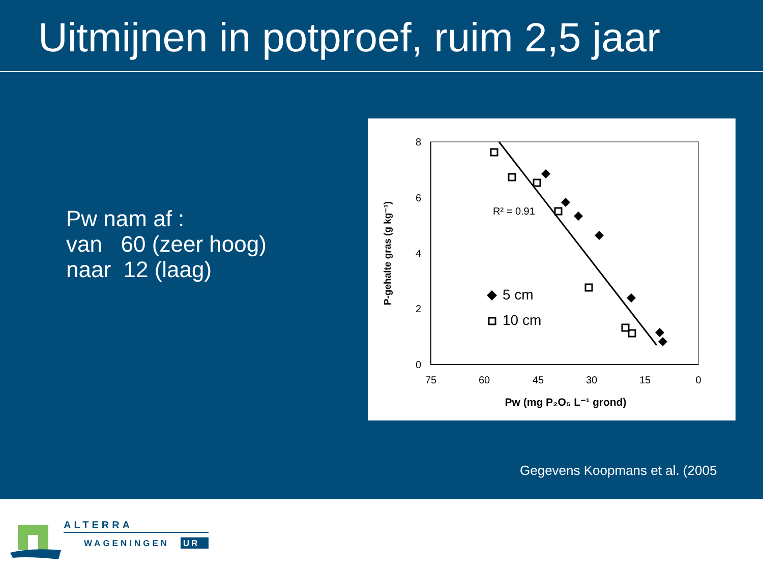Uitmijnen in potproef, ruim 2,5 jaar
Pw nam af :
van 60 (zeer hoog)
naar 12 (laag)
8
6
4
2
0
75
60
45
30
15
0
Pw (mg P₂O₅ L⁻¹ grond)
P-gehalte gras (g kg⁻¹)
R² = 0.91
5 cm
10 cm
Gegevens Koopmans et al. (2005
ALTERRA
WAGENINGEN
UR